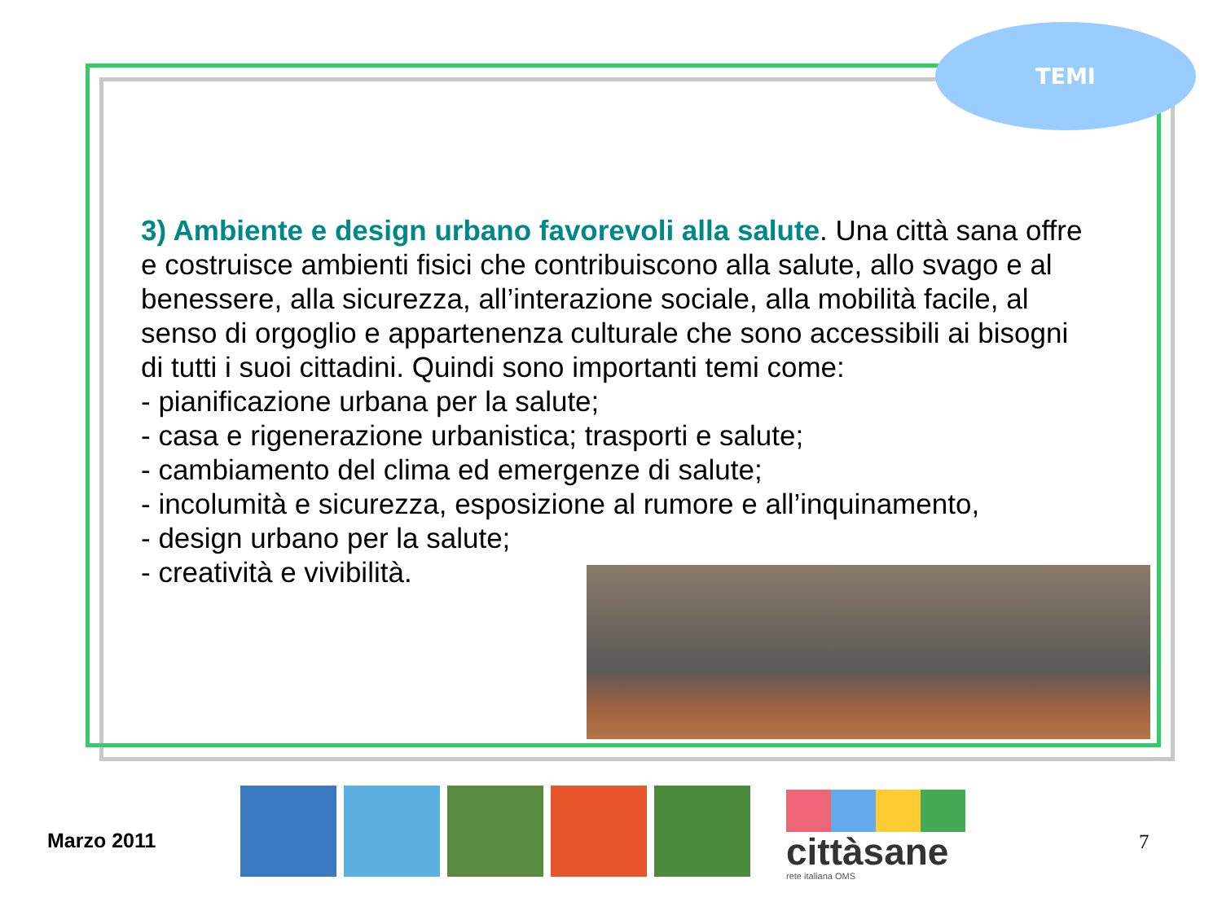TEMI
3) Ambiente e design urbano favorevoli alla salute. Una città sana offre e costruisce ambienti fisici che contribuiscono alla salute, allo svago e al benessere, alla sicurezza, all’interazione sociale, alla mobilità facile, al senso di orgoglio e appartenenza culturale che sono accessibili ai bisogni di tutti i suoi cittadini. Quindi sono importanti temi come:
- pianificazione urbana per la salute;
- casa e rigenerazione urbanistica; trasporti e salute;
- cambiamento del clima ed emergenze di salute;
- incolumità e sicurezza, esposizione al rumore e all’inquinamento,
- design urbano per la salute;
- creatività e vivibilità.
Marzo 2011
cittàsane
rete italiana OMS
7